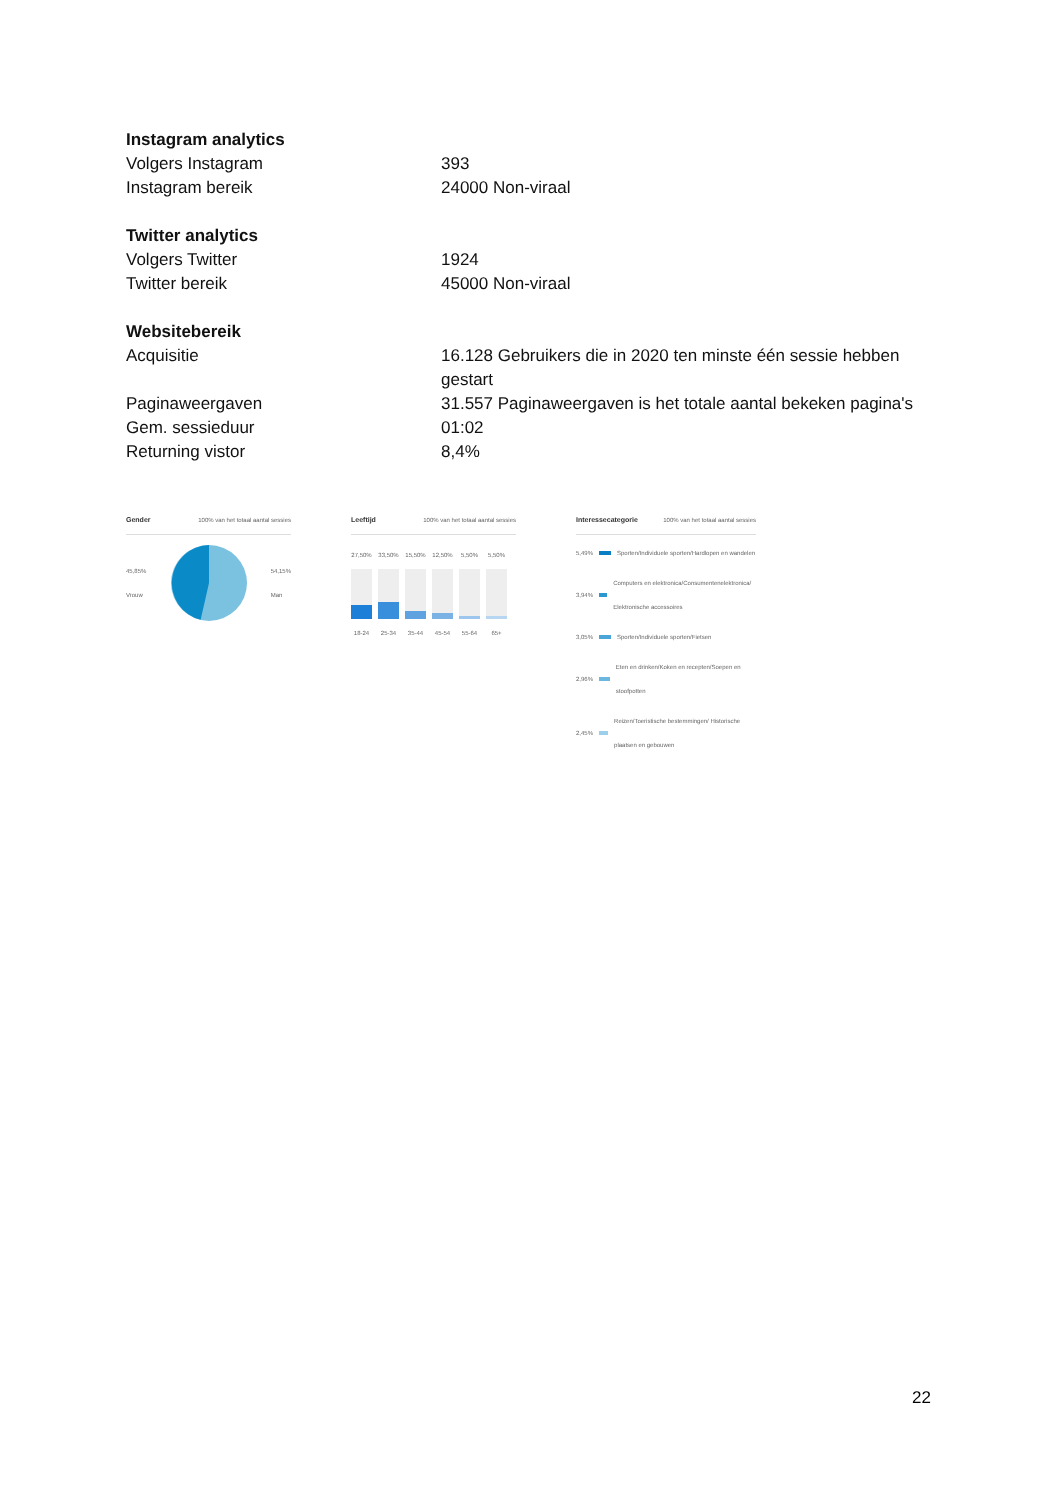Instagram analytics
| Volgers Instagram | 393 |
| Instagram bereik | 24000 Non-viraal |
Twitter analytics
| Volgers Twitter | 1924 |
| Twitter bereik | 45000 Non-viraal |
Websitebereik
| Acquisitie | 16.128 Gebruikers die in 2020 ten minste één sessie hebben gestart |
| Paginaweergaven | 31.557 Paginaweergaven is het totale aantal bekeken pagina's |
| Gem. sessieduur | 01:02 |
| Returning vistor | 8,4% |
Gender 100% van het totaal aantal sessies
45,85%
Vrouw 54,15%
Man
Leeftijd 100% van het totaal aantal sessies
27,50%
18-24
33,50%
25-34
15,50%
35-44
12,50%
45-54
5,50%
55-64
5,50%
65+
Interessecategorie 100% van het totaal aantal sessies
5,49%
Sporten/Individuele sporten/Hardlopen en wandelen
3,94%
Computers en elektronica/Consumentenelektronica/ Elektronische accessoires
3,05%
Sporten/Individuele sporten/Fietsen
2,96%
Eten en drinken/Koken en recepten/Soepen en stoofpotten
2,45%
Reizen/Toeristische bestemmingen/ Historische plaatsen en gebouwen
22